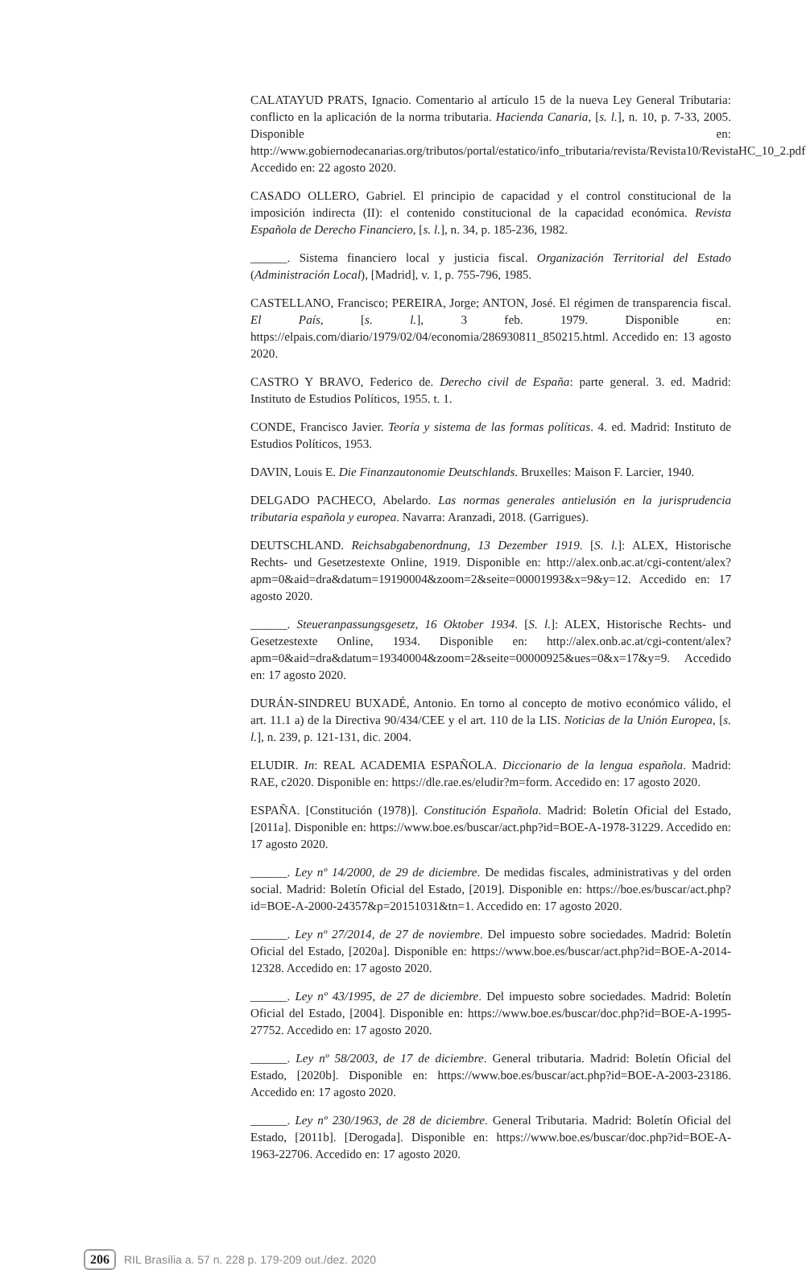CALATAYUD PRATS, Ignacio. Comentario al artículo 15 de la nueva Ley General Tributaria: conflicto en la aplicación de la norma tributaria. Hacienda Canaria, [s. l.], n. 10, p. 7-33, 2005. Disponible en: http://www.gobiernodecanarias.org/tributos/portal/estatico/info_tributaria/revista/Revista10/RevistaHC_10_2.pdf. Accedido en: 22 agosto 2020.
CASADO OLLERO, Gabriel. El principio de capacidad y el control constitucional de la imposición indirecta (II): el contenido constitucional de la capacidad económica. Revista Española de Derecho Financiero, [s. l.], n. 34, p. 185-236, 1982.
______. Sistema financiero local y justicia fiscal. Organización Territorial del Estado (Administración Local), [Madrid], v. 1, p. 755-796, 1985.
CASTELLANO, Francisco; PEREIRA, Jorge; ANTON, José. El régimen de transparencia fiscal. El País, [s. l.], 3 feb. 1979. Disponible en: https://elpais.com/diario/1979/02/04/economia/286930811_850215.html. Accedido en: 13 agosto 2020.
CASTRO Y BRAVO, Federico de. Derecho civil de España: parte general. 3. ed. Madrid: Instituto de Estudios Políticos, 1955. t. 1.
CONDE, Francisco Javier. Teoría y sistema de las formas políticas. 4. ed. Madrid: Instituto de Estudios Políticos, 1953.
DAVIN, Louis E. Die Finanzautonomie Deutschlands. Bruxelles: Maison F. Larcier, 1940.
DELGADO PACHECO, Abelardo. Las normas generales antielusión en la jurisprudencia tributaria española y europea. Navarra: Aranzadi, 2018. (Garrigues).
DEUTSCHLAND. Reichsabgabenordnung, 13 Dezember 1919. [S. l.]: ALEX, Historische Rechts- und Gesetzestexte Online, 1919. Disponible en: http://alex.onb.ac.at/cgi-content/alex?apm=0&aid=dra&datum=19190004&zoom=2&seite=00001993&x=9&y=12. Accedido en: 17 agosto 2020.
______. Steueranpassungsgesetz, 16 Oktober 1934. [S. l.]: ALEX, Historische Rechts- und Gesetzestexte Online, 1934. Disponible en: http://alex.onb.ac.at/cgi-content/alex?apm=0&aid=dra&datum=19340004&zoom=2&seite=00000925&ues=0&x=17&y=9. Accedido en: 17 agosto 2020.
DURÁN-SINDREU BUXADÉ, Antonio. En torno al concepto de motivo económico válido, el art. 11.1 a) de la Directiva 90/434/CEE y el art. 110 de la LIS. Noticias de la Unión Europea, [s. l.], n. 239, p. 121-131, dic. 2004.
ELUDIR. In: REAL ACADEMIA ESPAÑOLA. Diccionario de la lengua española. Madrid: RAE, c2020. Disponible en: https://dle.rae.es/eludir?m=form. Accedido en: 17 agosto 2020.
ESPAÑA. [Constitución (1978)]. Constitución Española. Madrid: Boletín Oficial del Estado, [2011a]. Disponible en: https://www.boe.es/buscar/act.php?id=BOE-A-1978-31229. Accedido en: 17 agosto 2020.
______. Ley nº 14/2000, de 29 de diciembre. De medidas fiscales, administrativas y del orden social. Madrid: Boletín Oficial del Estado, [2019]. Disponible en: https://boe.es/buscar/act.php?id=BOE-A-2000-24357&p=20151031&tn=1. Accedido en: 17 agosto 2020.
______. Ley nº 27/2014, de 27 de noviembre. Del impuesto sobre sociedades. Madrid: Boletín Oficial del Estado, [2020a]. Disponible en: https://www.boe.es/buscar/act.php?id=BOE-A-2014-12328. Accedido en: 17 agosto 2020.
______. Ley nº 43/1995, de 27 de diciembre. Del impuesto sobre sociedades. Madrid: Boletín Oficial del Estado, [2004]. Disponible en: https://www.boe.es/buscar/doc.php?id=BOE-A-1995-27752. Accedido en: 17 agosto 2020.
______. Ley nº 58/2003, de 17 de diciembre. General tributaria. Madrid: Boletín Oficial del Estado, [2020b]. Disponible en: https://www.boe.es/buscar/act.php?id=BOE-A-2003-23186. Accedido en: 17 agosto 2020.
______. Ley nº 230/1963, de 28 de diciembre. General Tributaria. Madrid: Boletín Oficial del Estado, [2011b]. [Derogada]. Disponible en: https://www.boe.es/buscar/doc.php?id=BOE-A-1963-22706. Accedido en: 17 agosto 2020.
206 RIL Brasília a. 57 n. 228 p. 179-209 out./dez. 2020